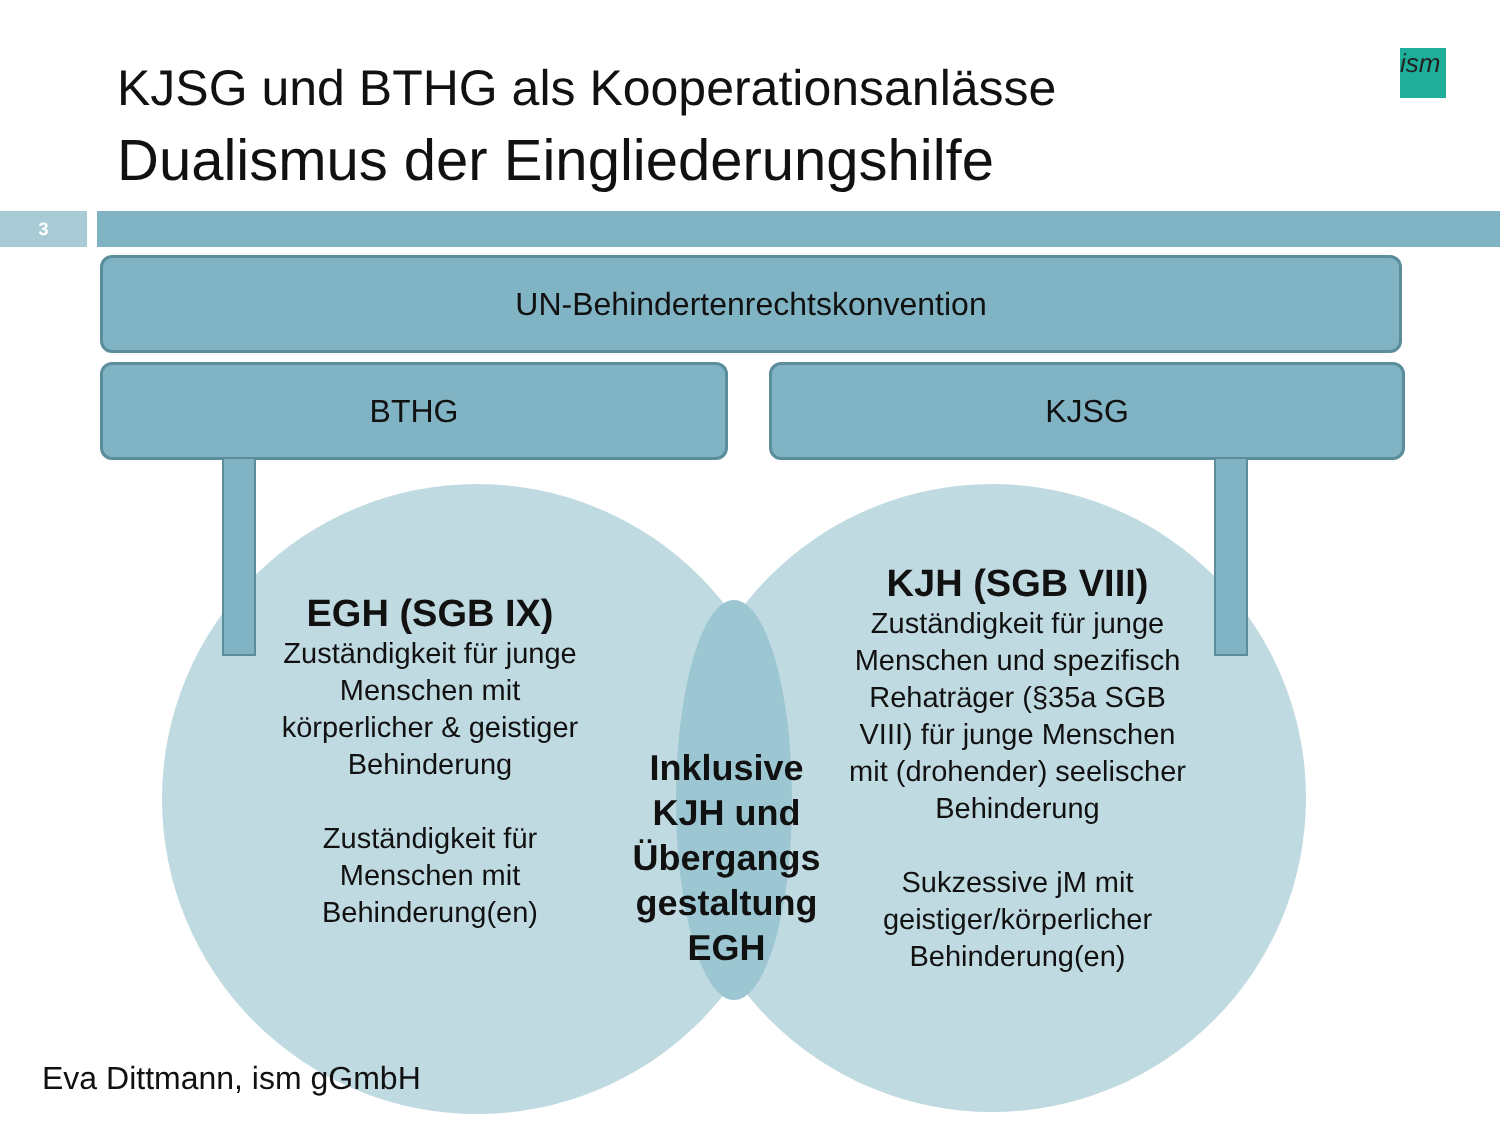KJSG und BTHG als Kooperationsanlässe
Dualismus der Eingliederungshilfe
ism
3
UN-Behindertenrechtskonvention
BTHG KJSG
EGH (SGB IX)
Zuständigkeit für junge Menschen mit körperlicher & geistiger Behinderung
Zuständigkeit für Menschen mit Behinderung(en)
Inklusive KJH und Übergangs gestaltung EGH
KJH (SGB VIII)
Zuständigkeit für junge Menschen und spezifisch Rehaträger (§35a SGB VIII) für junge Menschen mit (drohender) seelischer Behinderung
Sukzessive jM mit geistiger/körperlicher Behinderung(en)
Eva Dittmann, ism gGmbH